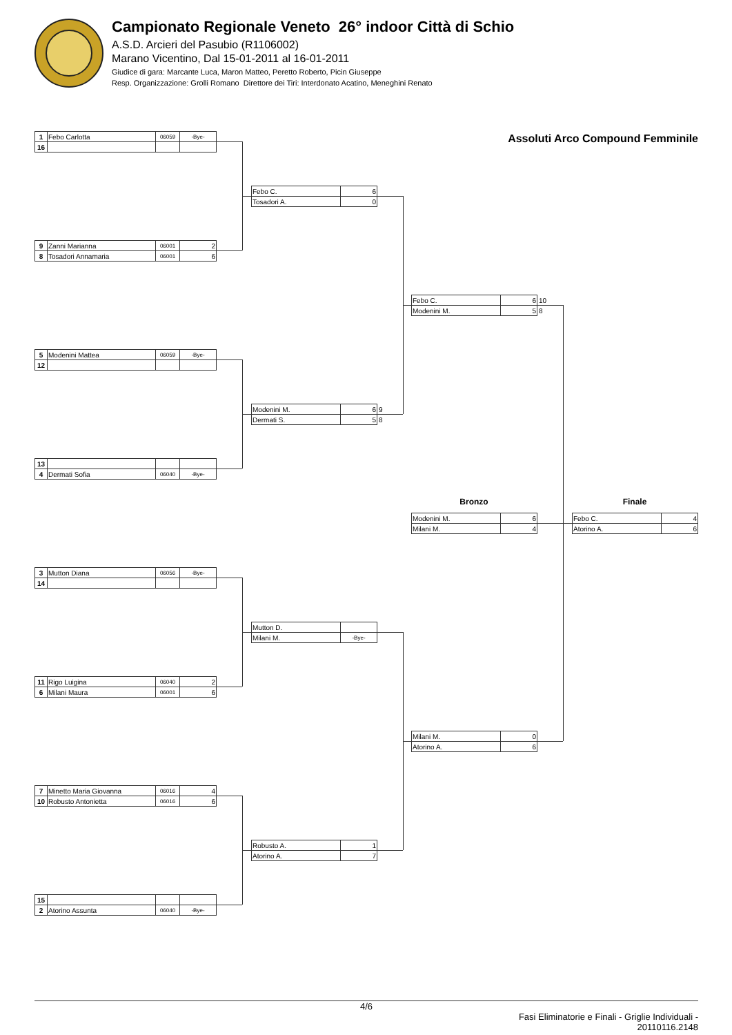Campionato Regionale Veneto 26° indoor Città di Schio
A.S.D. Arcieri del Pasubio (R1106002)
Marano Vicentino, Dal 15-01-2011 al 16-01-2011
Giudice di gara: Marcante Luca, Maron Matteo, Peretto Roberto, Picin Giuseppe
Resp. Organizzazione: Grolli Romano Direttore dei Tiri: Interdonato Acatino, Meneghini Renato
| 1 | Febo Carlotta | 06059 | -Bye- |
| 16 | | | |
| 9 | Zanni Marianna | 06001 | 2 |
| 8 | Tosadori Annamaria | 06001 | 6 |
| 5 | Modenini Mattea | 06059 | -Bye- |
| 12 | | | |
| 13 | | | |
| 4 | Dermati Sofia | 06040 | -Bye- |
| 3 | Mutton Diana | 06056 | -Bye- |
| 14 | | | |
| 11 | Rigo Luigina | 06040 | 2 |
| 6 | Milani Maura | 06001 | 6 |
| 7 | Minetto Maria Giovanna | 06016 | 4 |
| 10 | Robusto Antonietta | 06016 | 6 |
| 15 | | | |
| 2 | Atorino Assunta | 06040 | -Bye- |
| Febo C. | 6 | |
| Tosadori A. | 0 | |
| Modenini M. | 6 | 9 |
| Dermati S. | 5 | 8 |
| Mutton D. | | |
| Milani M. | -Bye- | |
| Robusto A. | 1 | |
| Atorino A. | 7 | |
| Febo C. | 6 | 10 |
| Modenini M. | 5 | 8 |
Bronzo
| Modenini M. | 6 |
| Milani M. | 4 |
| Milani M. | 0 |
| Atorino A. | 6 |
Assoluti Arco Compound Femminile
Finale
| Febo C. | 4 |
| Atorino A. | 6 |
4/6
Fasi Eliminatorie e Finali - Griglie Individuali -
20110116.2148